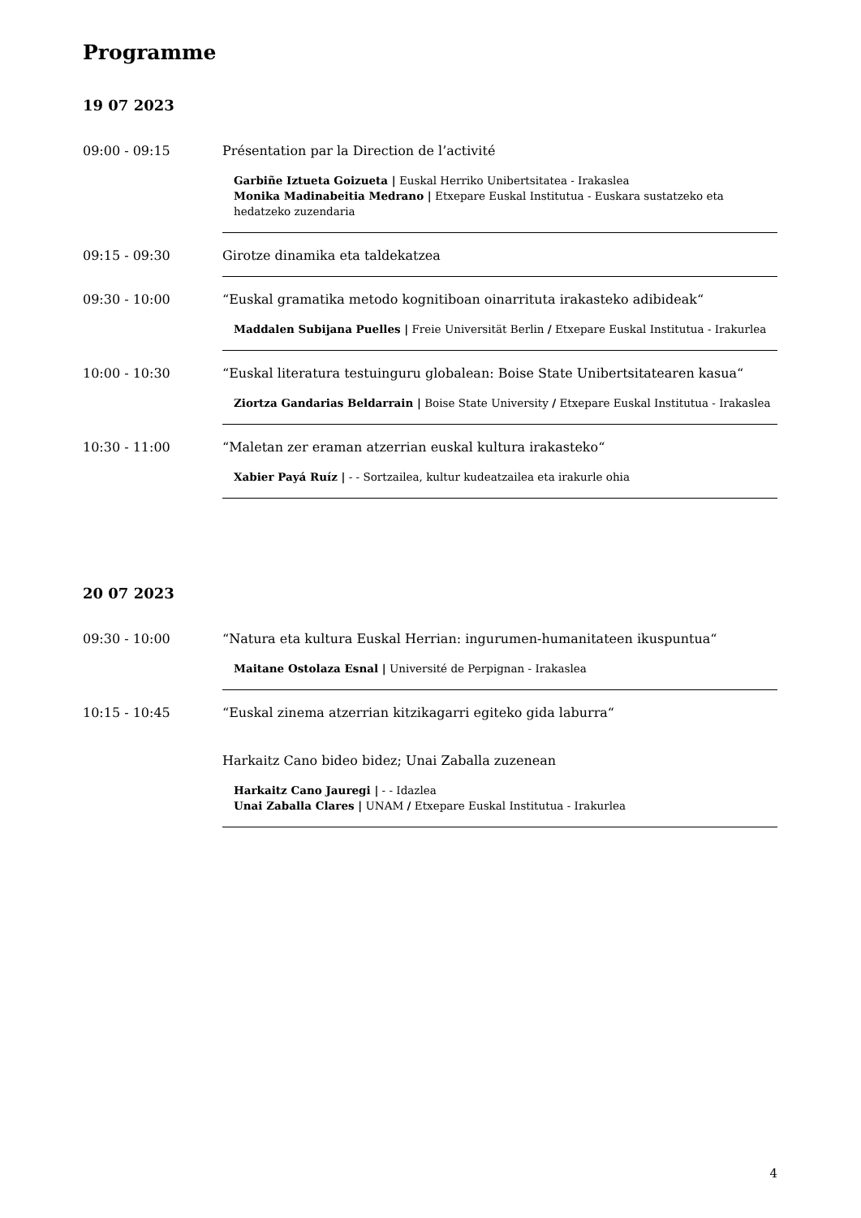Programme
19 07 2023
09:00 - 09:15 Présentation par la Direction de l’activité
Garbiñe Iztueta Goizueta | Euskal Herriko Unibertsitatea - Irakaslea
Monika Madinabeitia Medrano | Etxepare Euskal Institutua - Euskara sustatzeko eta hedatzeko zuzendaria
09:15 - 09:30 Girotze dinamika eta taldekatzea
09:30 - 10:00 “Euskal gramatika metodo kognitiboan oinarrituta irakasteko adibideak“
Maddalen Subijana Puelles | Freie Universität Berlin / Etxepare Euskal Institutua - Irakurlea
10:00 - 10:30 “Euskal literatura testuinguru globalean: Boise State Unibertsitatearen kasua“
Ziortza Gandarias Beldarrain | Boise State University / Etxepare Euskal Institutua - Irakaslea
10:30 - 11:00 “Maletan zer eraman atzerrian euskal kultura irakasteko“
Xabier Payá Ruíz | - - Sortzailea, kultur kudeatzailea eta irakurle ohia
20 07 2023
09:30 - 10:00 “Natura eta kultura Euskal Herrian: ingurumen-humanitateen ikuspuntua“
Maitane Ostolaza Esnal | Université de Perpignan - Irakaslea
10:15 - 10:45 “Euskal zinema atzerrian kitzikagarri egiteko gida laburra“
Harkaitz Cano bideo bidez; Unai Zaballa zuzenean
Harkaitz Cano Jauregi | - - Idazlea
Unai Zaballa Clares | UNAM / Etxepare Euskal Institutua - Irakurlea
4